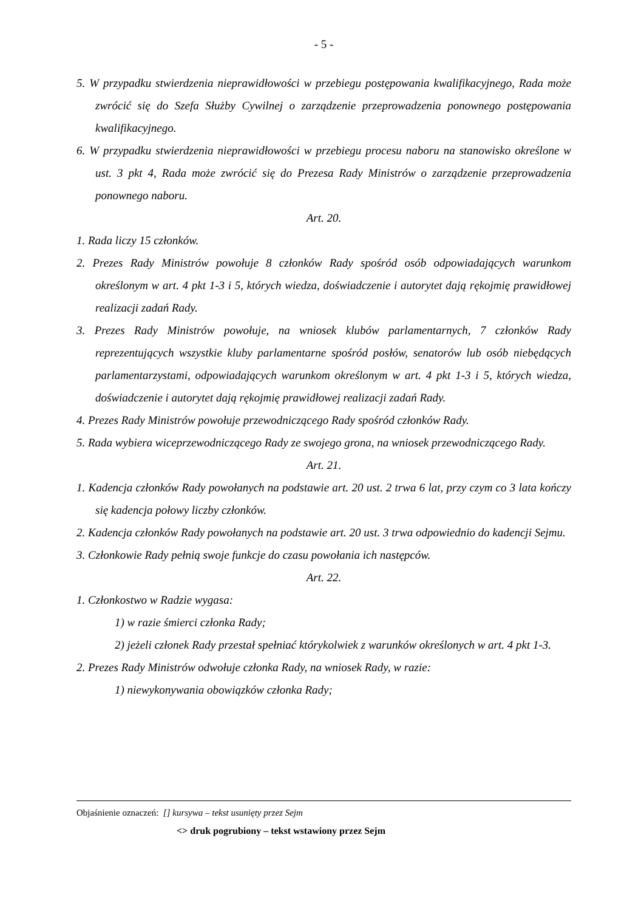- 5 -
5. W przypadku stwierdzenia nieprawidłowości w przebiegu postępowania kwalifikacyjnego, Rada może zwrócić się do Szefa Służby Cywilnej o zarządzenie przeprowadzenia ponownego postępowania kwalifikacyjnego.
6. W przypadku stwierdzenia nieprawidłowości w przebiegu procesu naboru na stanowisko określone w ust. 3 pkt 4, Rada może zwrócić się do Prezesa Rady Ministrów o zarządzenie przeprowadzenia ponownego naboru.
Art. 20.
1. Rada liczy 15 członków.
2. Prezes Rady Ministrów powołuje 8 członków Rady spośród osób odpowiadających warunkom określonym w art. 4 pkt 1-3 i 5, których wiedza, doświadczenie i autorytet dają rękojmię prawidłowej realizacji zadań Rady.
3. Prezes Rady Ministrów powołuje, na wniosek klubów parlamentarnych, 7 członków Rady reprezentujących wszystkie kluby parlamentarne spośród posłów, senatorów lub osób niebędących parlamentarzystami, odpowiadających warunkom określonym w art. 4 pkt 1-3 i 5, których wiedza, doświadczenie i autorytet dają rękojmię prawidłowej realizacji zadań Rady.
4. Prezes Rady Ministrów powołuje przewodniczącego Rady spośród członków Rady.
5. Rada wybiera wiceprzewodniczącego Rady ze swojego grona, na wniosek przewodniczącego Rady.
Art. 21.
1. Kadencja członków Rady powołanych na podstawie art. 20 ust. 2 trwa 6 lat, przy czym co 3 lata kończy się kadencja połowy liczby członków.
2. Kadencja członków Rady powołanych na podstawie art. 20 ust. 3 trwa odpowiednio do kadencji Sejmu.
3. Członkowie Rady pełnią swoje funkcje do czasu powołania ich następców.
Art. 22.
1. Członkostwo w Radzie wygasa:
1) w razie śmierci członka Rady;
2) jeżeli członek Rady przestał spełniać którykolwiek z warunków określonych w art. 4 pkt 1-3.
2. Prezes Rady Ministrów odwołuje członka Rady, na wniosek Rady, w razie:
1) niewykonywania obowiązków członka Rady;
Objaśnienie oznaczeń: [] kursywa – tekst usunięty przez Sejm
<> druk pogrubiony – tekst wstawiony przez Sejm